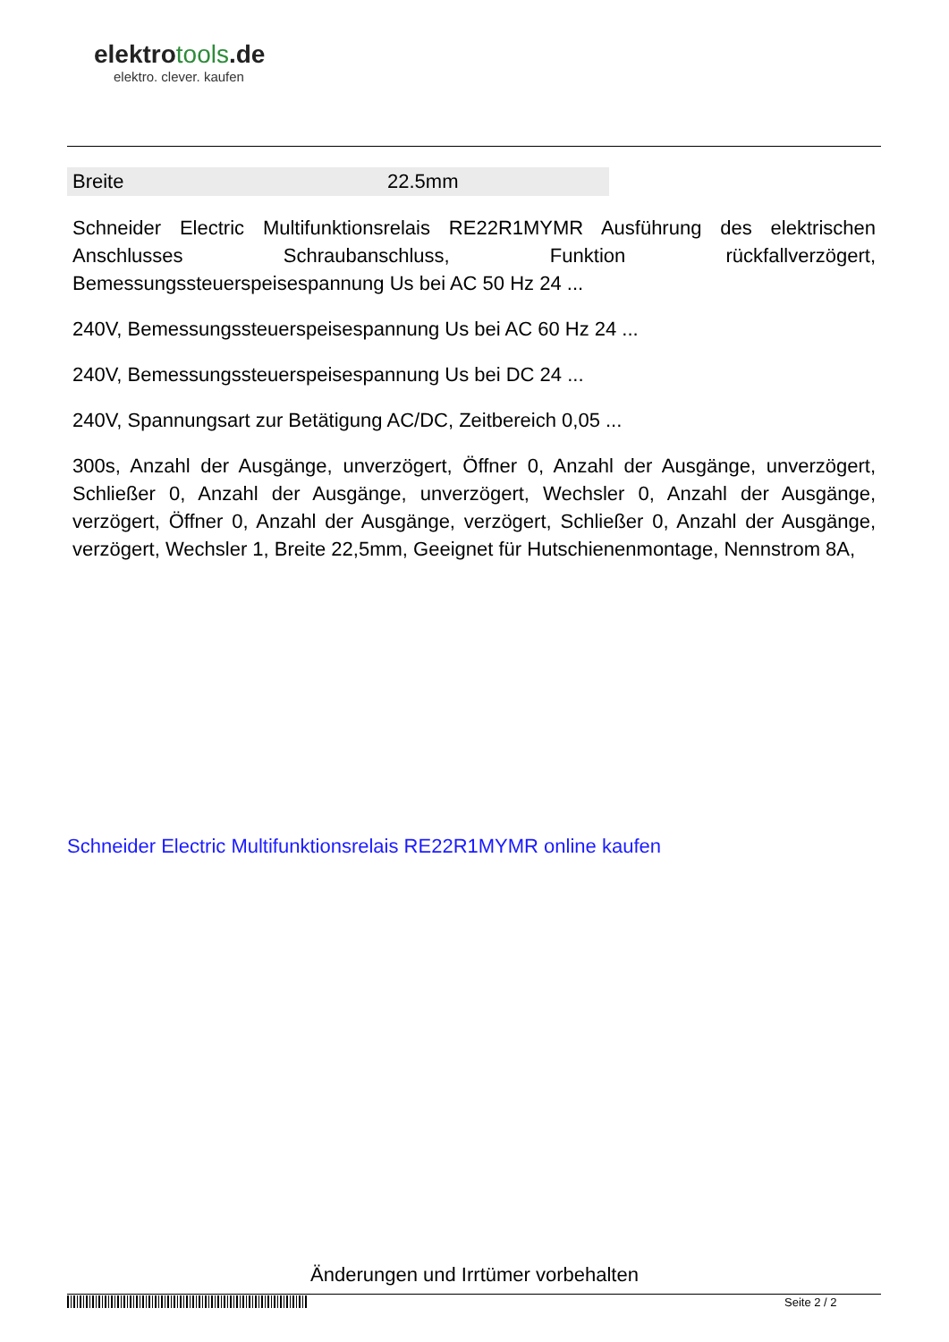elektrotools.de
elektro. clever. kaufen
| Breite | 22.5mm |
Schneider Electric Multifunktionsrelais RE22R1MYMR Ausführung des elektrischen Anschlusses Schraubanschluss, Funktion rückfallverzögert, Bemessungssteuerspeisespannung Us bei AC 50 Hz 24 ...
240V, Bemessungssteuerspeisespannung Us bei AC 60 Hz 24 ...
240V, Bemessungssteuerspeisespannung Us bei DC 24 ...
240V, Spannungsart zur Betätigung AC/DC, Zeitbereich 0,05 ...
300s, Anzahl der Ausgänge, unverzögert, Öffner 0, Anzahl der Ausgänge, unverzögert, Schließer 0, Anzahl der Ausgänge, unverzögert, Wechsler 0, Anzahl der Ausgänge, verzögert, Öffner 0, Anzahl der Ausgänge, verzögert, Schließer 0, Anzahl der Ausgänge, verzögert, Wechsler 1, Breite 22,5mm, Geeignet für Hutschienenmontage, Nennstrom 8A,
Schneider Electric Multifunktionsrelais RE22R1MYMR online kaufen
Änderungen und Irrtümer vorbehalten
Seite 2 / 2